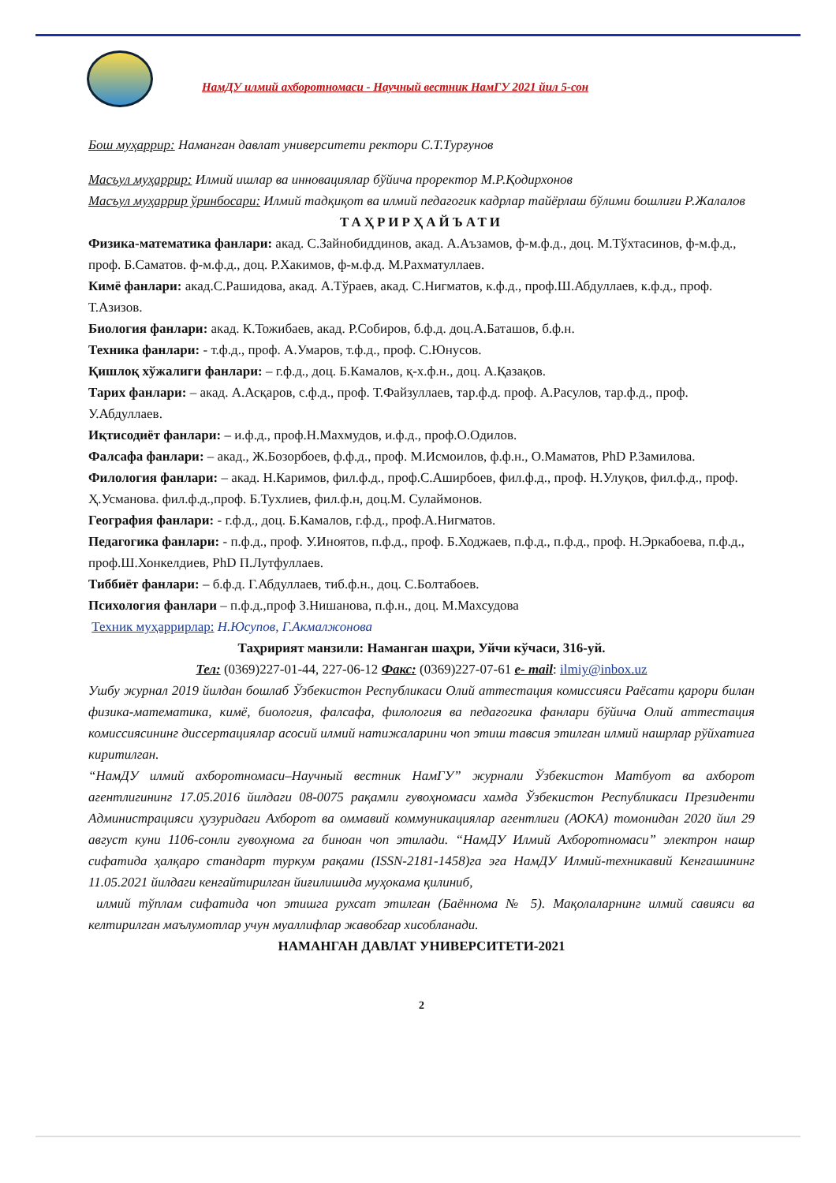НамДУ илмий ахборотномаси - Научный вестник НамГУ 2021 йил 5-сон
Бош муҳаррир: Наманган давлат университети ректори С.Т.Турғунов
Масъул муҳаррир: Илмий ишлар ва инновациялар бўйича проректор М.Р.Қодирхонов
Масъул муҳаррир ўринбосари: Илмий тадқиқот ва илмий педагогик кадрлар тайёрлаш бўлими бошлиғи Р.Жалалов
ТАҲРИРҲАЙЪАТИ
Физика-математика фанлари: акад. С.Зайнобиддинов, акад. А.Аъзамов, ф-м.ф.д., доц. М.Тўхтасинов, ф-м.ф.д., проф. Б.Саматов. ф-м.ф.д., доц. Р.Хакимов, ф-м.ф.д. М.Рахматуллаев.
Кимё фанлари: акад.С.Рашидова, акад. А.Тўраев, акад. С.Нигматов, к.ф.д., проф.Ш.Абдуллаев, к.ф.д., проф. Т.Азизов.
Биология фанлари: акад. К.Тожибаев, акад. Р.Собиров, б.ф.д. доц.А.Баташов, б.ф.н.
Техника фанлари: - т.ф.д., проф. А.Умаров, т.ф.д., проф. С.Юнусов.
Қишлоқ хўжалиги фанлари: – г.ф.д., доц. Б.Камалов, қ-х.ф.н., доц. А.Қазақов.
Тарих фанлари: – акад. А.Асқаров, с.ф.д., проф. Т.Файзуллаев, тар.ф.д. проф. А.Расулов, тар.ф.д., проф. У.Абдуллаев.
Иқтисодиёт фанлари: – и.ф.д., проф.Н.Махмудов, и.ф.д., проф.О.Одилов.
Фалсафа фанлари: – акад., Ж.Бозорбоев, ф.ф.д., проф. М.Исмоилов, ф.ф.н., О.Маматов, PhD Р.Замилова.
Филология фанлари: – акад. Н.Каримов, фил.ф.д., проф.С.Аширбоев, фил.ф.д., проф. Н.Улуқов, фил.ф.д., проф. Ҳ.Усманова. фил.ф.д.,проф. Б.Тухлиев, фил.ф.н, доц.М. Сулаймонов.
География фанлари: - г.ф.д., доц. Б.Камалов, г.ф.д., проф.А.Нигматов.
Педагогика фанлари: - п.ф.д., проф. У.Иноятов, п.ф.д., проф. Б.Ходжаев, п.ф.д., п.ф.д., проф. Н.Эркабоева, п.ф.д., проф.Ш.Хонкелдиев, PhD П.Лутфуллаев.
Тиббиёт фанлари: – б.ф.д. Г.Абдуллаев, тиб.ф.н., доц. С.Болтабоев.
Психология фанлари – п.ф.д.,проф З.Нишанова, п.ф.н., доц. М.Махсудова
Техник муҳаррирлар: Н.Юсупов, Г.Акмалжонова
Таҳририят манзили: Наманган шаҳри, Уйчи кўчаси, 316-уй.
Тел: (0369)227-01-44, 227-06-12 Факс: (0369)227-07-61 e- mail: ilmiy@inbox.uz
Ушбу журнал 2019 йилдан бошлаб Ўзбекистон Республикаси Олий аттестация комиссияси Раёсати қарори билан физика-математика, кимё, биология, фалсафа, филология ва педагогика фанлари бўйича Олий аттестация комиссиясининг диссертациялар асосий илмий натижаларини чоп этиш тавсия этилган илмий нашрлар рўйхатига киритилган.
“НамДУ илмий ахборотномаси–Научный вестник НамГУ” журнали Ўзбекистон Матбуот ва ахборот агентлигининг 17.05.2016 йилдаги 08-0075 рақамли гувоҳномаси хамда Ўзбекистон Республикаси Президенти Администрацияси ҳузуридаги Ахборот ва оммавий коммуникациялар агентлиги (АОКА) томонидан 2020 йил 29 август куни 1106-сонли гувоҳнома га биноан чоп этилади. “НамДУ Илмий Ахборотномаси” электрон нашр сифатида ҳалқаро стандарт туркум рақами (ISSN-2181-1458)га эга НамДУ Илмий-техникавий Кенгашининг 11.05.2021 йилдаги кенгайтирилган йиғилишида муҳокама қилиниб,
илмий тўплам сифатида чоп этишга рухсат этилган (Баённома № 5). Мақолаларнинг илмий савияси ва келтирилган маълумотлар учун муаллифлар жавобгар хисобланади.
НАМАНГАН ДАВЛАТ УНИВЕРСИТЕТИ-2021
2